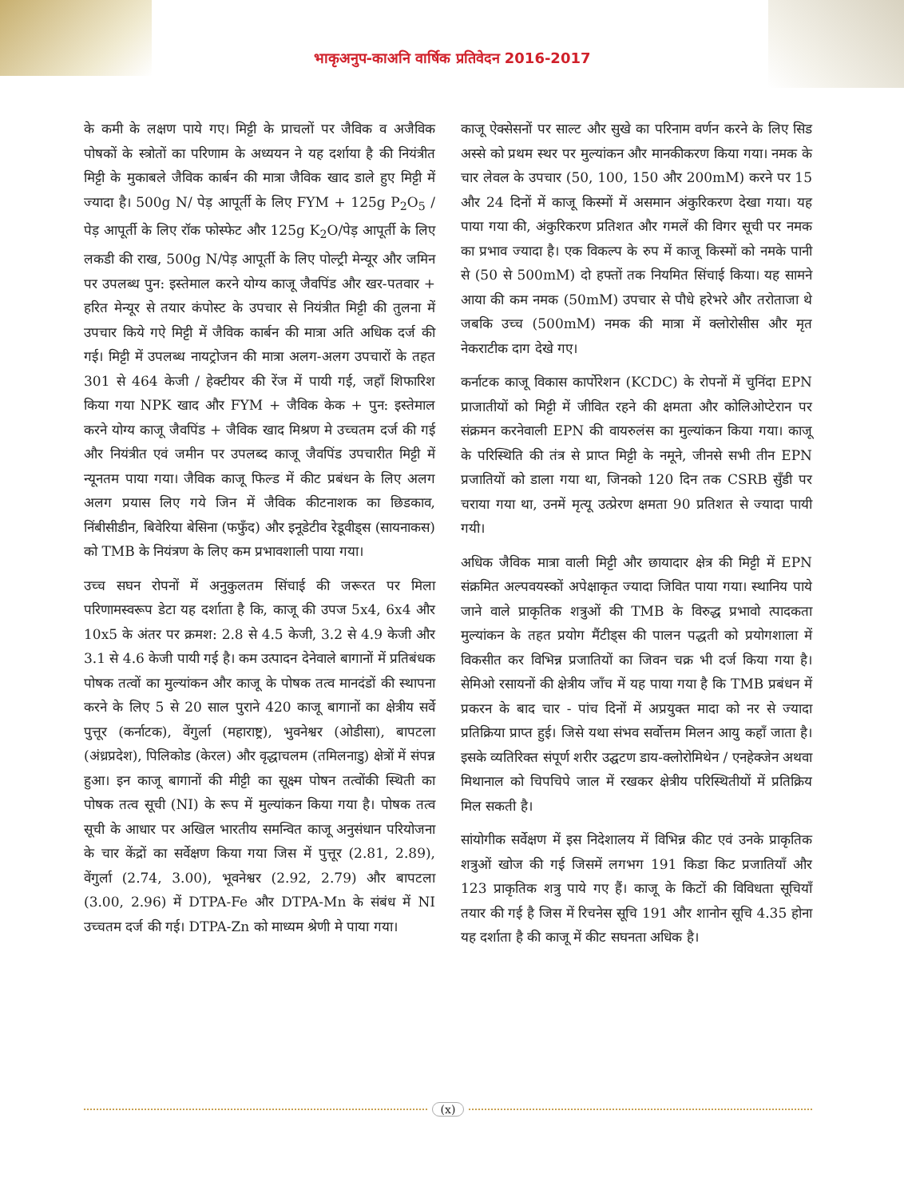भाकृअनुप-काअनि वार्षिक प्रतिवेदन 2016-2017
के कमी के लक्षण पाये गए। मिट्टी के प्राचलों पर जैविक व अजैविक पोषकों के स्त्रोतों का परिणाम के अध्ययन ने यह दर्शाया है की नियंत्रीत मिट्टी के मुकाबले जैविक कार्बन की मात्रा जैविक खाद डाले हुए मिट्टी में ज्यादा है। 500g N/ पेड़ आपूर्ती के लिए FYM + 125g P<sub>2</sub>O<sub>5</sub> / पेड़ आपूर्ती के लिए रॉक फोस्फेट और 125g K<sub>2</sub>O/पेड़ आपूर्ती के लिए लकडी की राख, 500g N/पेड़ आपूर्ती के लिए पोल्ट्री मेन्यूर और जमिन पर उपलब्ध पुन: इस्तेमाल करने योग्य काजू जैवपिंड और खर-पतवार + हरित मेन्यूर से तयार कंपोस्ट के उपचार से नियंत्रीत मिट्टी की तुलना में उपचार किये गऐ मिट्टी में जैविक कार्बन की मात्रा अति अधिक दर्ज की गई। मिट्टी में उपलब्ध नायट्रोजन की मात्रा अलग-अलग उपचारों के तहत 301 से 464 केजी / हेक्टीयर की रेंज में पायी गई, जहाँ शिफारिश किया गया NPK खाद और FYM + जैविक केक + पुन: इस्तेमाल करने योग्य काजू जैवपिंड + जैविक खाद मिश्रण मे उच्चतम दर्ज की गई और नियंत्रीत एवं जमीन पर उपलब्द काजू जैवपिंड उपचारीत मिट्टी में न्यूनतम पाया गया। जैविक काजू फिल्ड में कीट प्रबंधन के लिए अलग अलग प्रयास लिए गये जिन में जैविक कीटनाशक का छिडकाव, निंबीसीडीन, बिवेरिया बेसिना (फफुँद) और इनूडेटीव रेडूवीड्स (सायनाकस) को TMB के नियंत्रण के लिए कम प्रभावशाली पाया गया।
उच्च सघन रोपनों में अनुकुलतम सिंचाई की जरूरत पर मिला परिणामस्वरूप डेटा यह दर्शाता है कि, काजू की उपज 5x4, 6x4 और 10x5 के अंतर पर क्रमश: 2.8 से 4.5 केजी, 3.2 से 4.9 केजी और 3.1 से 4.6 केजी पायी गई है। कम उत्पादन देनेवाले बागानों में प्रतिबंधक पोषक तत्वों का मुल्यांकन और काजू के पोषक तत्व मानदंडों की स्थापना करने के लिए 5 से 20 साल पुराने 420 काजू बागानों का क्षेत्रीय सर्वे पुत्तूर (कर्नाटक), वेंगुर्ला (महाराष्ट्र), भुवनेश्वर (ओडीसा), बापटला (अंध्रप्रदेश), पिलिकोड (केरल) और वृद्धाचलम (तमिलनाडु) क्षेत्रों में संपन्न हुआ। इन काजू बागानों की मीट्टी का सूक्ष्म पोषन तत्वोंकी स्थिती का पोषक तत्व सूची (NI) के रूप में मुल्यांकन किया गया है। पोषक तत्व सूची के आधार पर अखिल भारतीय समन्वित काजू अनुसंधान परियोजना के चार केंद्रों का सर्वेक्षण किया गया जिस में पुत्तूर (2.81, 2.89), वेंगुर्ला (2.74, 3.00), भूवनेश्वर (2.92, 2.79) और बापटला (3.00, 2.96) में DTPA-Fe और DTPA-Mn के संबंध में NI उच्चतम दर्ज की गई। DTPA-Zn को माध्यम श्रेणी मे पाया गया।
काजू ऐक्सेसनों पर साल्ट और सुखे का परिनाम वर्णन करने के लिए सिड अस्से को प्रथम स्थर पर मुल्यांकन और मानकीकरण किया गया। नमक के चार लेवल के उपचार (50, 100, 150 और 200mM) करने पर 15 और 24 दिनों में काजू किस्मों में असमान अंकुरिकरण देखा गया। यह पाया गया की, अंकुरिकरण प्रतिशत और गमलें की विगर सूची पर नमक का प्रभाव ज्यादा है। एक विकल्प के रुप में काजू किस्मों को नमके पानी से (50 से 500mM) दो हफ्तों तक नियमित सिंचाई किया। यह सामने आया की कम नमक (50mM) उपचार से पौधे हरेभरे और तरोताजा थे जबकि उच्च (500mM) नमक की मात्रा में क्लोरोसीस और मृत नेकराटीक दाग देखे गए।
कर्नाटक काजू विकास कार्पोरेशन (KCDC) के रोपनों में चुनिंदा EPN प्राजातीयों को मिट्टी में जीवित रहने की क्षमता और कोलिओप्टेरान पर संक्रमन करनेवाली EPN की वायरुलंस का मुल्यांकन किया गया। काजू के परिस्थिति की तंत्र से प्राप्त मिट्टी के नमूने, जीनसे सभी तीन EPN प्रजातियों को डाला गया था, जिनको 120 दिन तक CSRB सुँडी पर चराया गया था, उनमें मृत्यू उत्प्रेरण क्षमता 90 प्रतिशत से ज्यादा पायी गयी।
अधिक जैविक मात्रा वाली मिट्टी और छायादार क्षेत्र की मिट्टी में EPN संक्रमित अल्पवयस्कों अपेक्षाकृत ज्यादा जिवित पाया गया। स्थानिय पाये जाने वाले प्राकृतिक शत्रुओं की TMB के विरुद्ध प्रभावो त्पादकता मुल्यांकन के तहत प्रयोग मैंटीड्स की पालन पद्धती को प्रयोगशाला में विकसीत कर विभिन्न प्रजातियों का जिवन चक्र भी दर्ज किया गया है। सेमिओ रसायनों की क्षेत्रीय जाँच में यह पाया गया है कि TMB प्रबंधन में प्रकरन के बाद चार - पांच दिनों में अप्रयुक्त मादा को नर से ज्यादा प्रतिक्रिया प्राप्त हुई। जिसे यथा संभव सर्वोत्तम मिलन आयु कहाँ जाता है। इसके व्यतिरिक्त संपूर्ण शरीर उद्घटण डाय-क्लोरोमिथेन / एनहेक्जेन अथवा मिथानाल को चिपचिपे जाल में रखकर क्षेत्रीय परिस्थितीयों में प्रतिक्रिय मिल सकती है।
सांयोगीक सर्वेक्षण में इस निदेशालय में विभिन्न कीट एवं उनके प्राकृतिक शत्रुओं खोज की गई जिसमें लगभग 191 किडा किट प्रजातियाँ और 123 प्राकृतिक शत्रु पाये गए हैं। काजू के किटों की विविधता सूचियाँ तयार की गई है जिस में रिचनेस सूचि 191 और शानोन सूचि 4.35 होना यह दर्शाता है की काजू में कीट सघनता अधिक है।
(x)